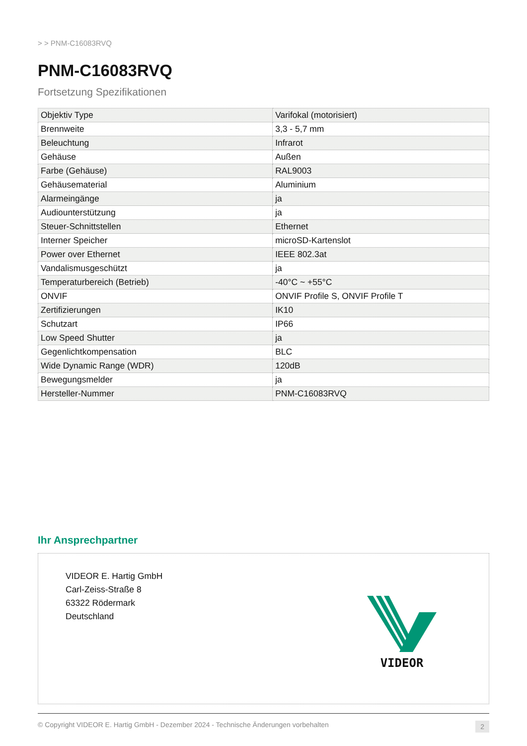> > PNM-C16083RVQ
PNM-C16083RVQ
Fortsetzung Spezifikationen
| Objektiv Type | Varifokal (motorisiert) |
| Brennweite | 3,3 - 5,7 mm |
| Beleuchtung | Infrarot |
| Gehäuse | Außen |
| Farbe (Gehäuse) | RAL9003 |
| Gehäusematerial | Aluminium |
| Alarmeingänge | ja |
| Audiounterstützung | ja |
| Steuer-Schnittstellen | Ethernet |
| Interner Speicher | microSD-Kartenslot |
| Power over Ethernet | IEEE 802.3at |
| Vandalismusgeschützt | ja |
| Temperaturbereich (Betrieb) | -40°C ~ +55°C |
| ONVIF | ONVIF Profile S, ONVIF Profile T |
| Zertifizierungen | IK10 |
| Schutzart | IP66 |
| Low Speed Shutter | ja |
| Gegenlichtkompensation | BLC |
| Wide Dynamic Range (WDR) | 120dB |
| Bewegungsmelder | ja |
| Hersteller-Nummer | PNM-C16083RVQ |
Ihr Ansprechpartner
VIDEOR E. Hartig GmbH
Carl-Zeiss-Straße 8
63322 Rödermark
Deutschland
VIDEOR
© Copyright VIDEOR E. Hartig GmbH - Dezember 2024 - Technische Änderungen vorbehalten 2